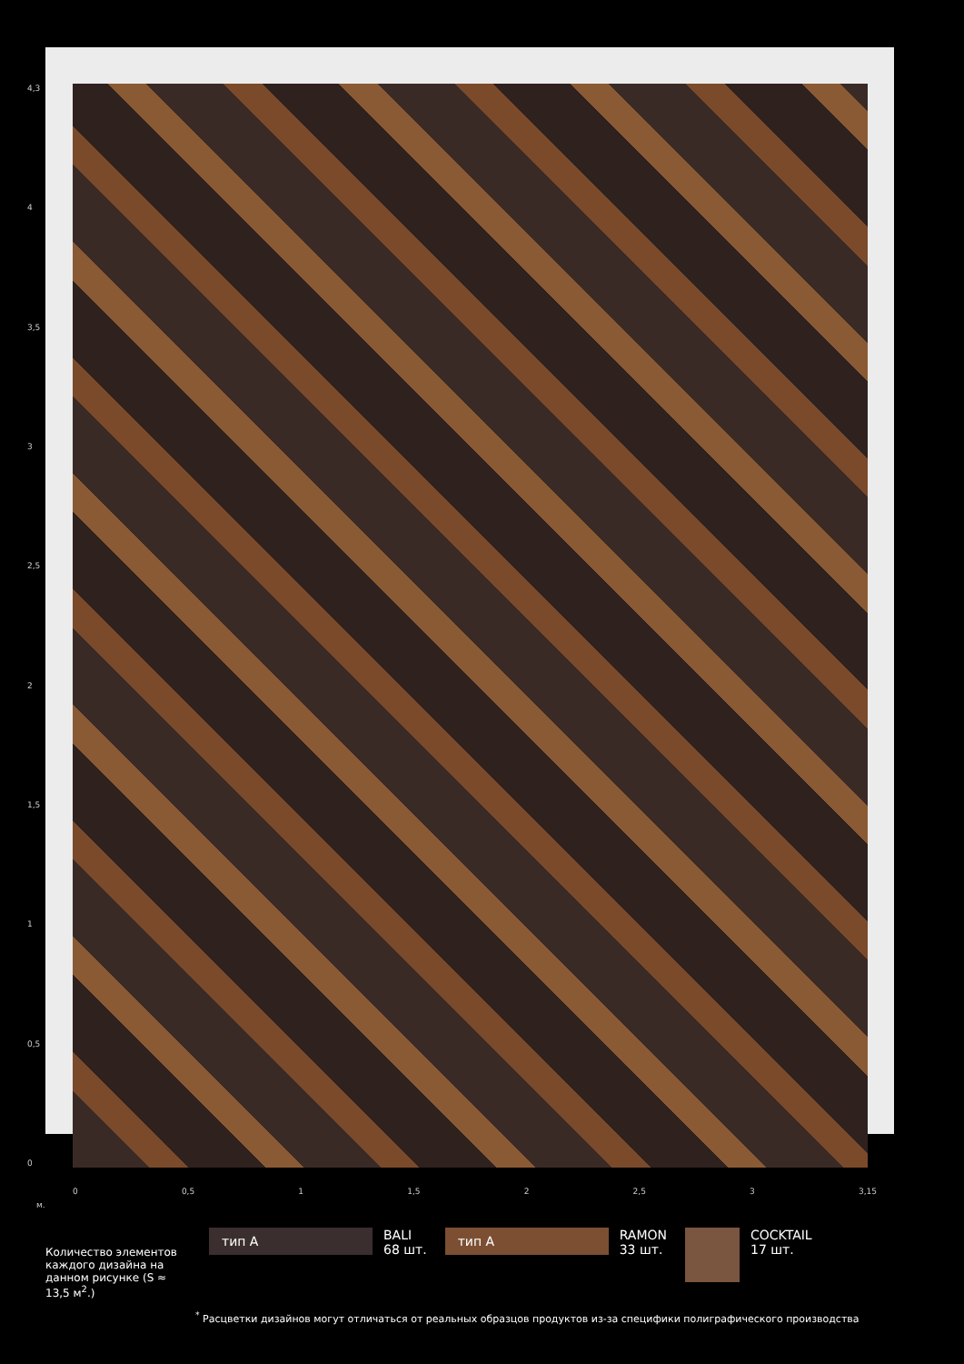4,3
4
3,5
3
2,5
2
1,5
1
0,5
0
0 0,5 1 1,5 2 2,5 3 3,15
м.
Количество элементов каждого дизайна на данном рисунке (S ≈ 13,5 м<sup>2</sup>.)
тип А
BALI
68 шт.
тип А
RAMON
33 шт.
COCKTAIL
17 шт.
<sup>*</sup> Расцветки дизайнов могут отличаться от реальных образцов продуктов из-за специфики полиграфического производства